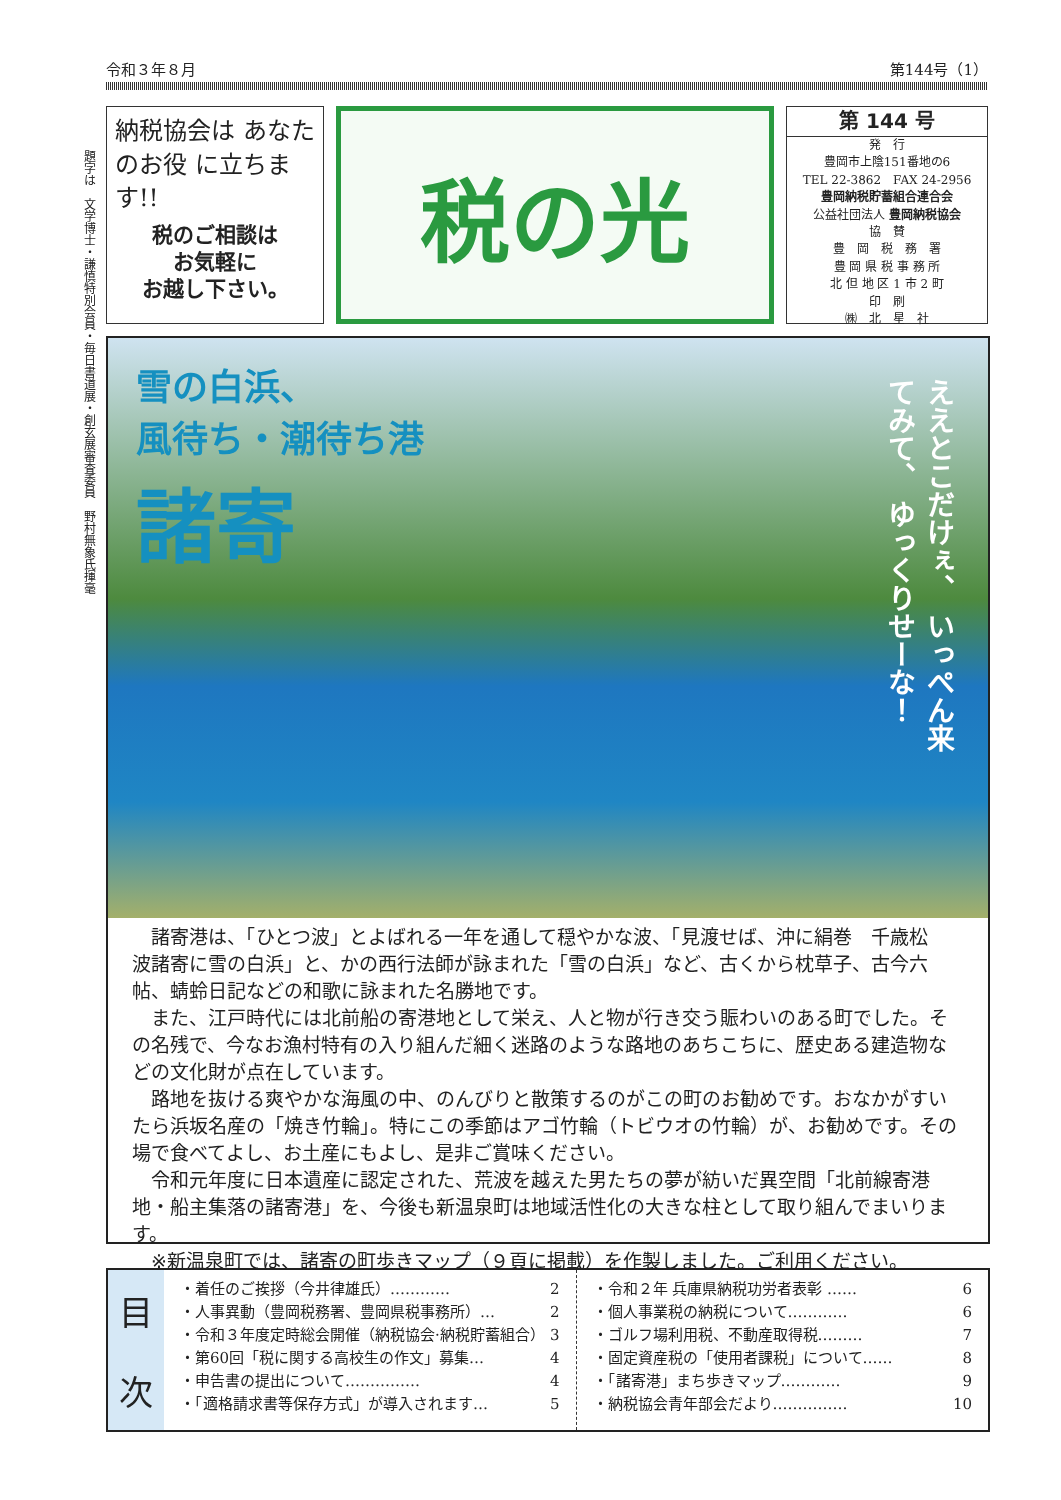令和３年８月 第144号（1）
題字は　文学博士・謙慎特別会員・毎日書道展・創玄展審査委員　野村無象氏揮毫
納税協会は あなたのお役 に立ちます!!
税のご相談は
お気軽に
お越し下さい。
税の光
第 144 号
発　行
豊岡市上陰151番地の6
TEL 22-3862　FAX 24-2956
豊岡納税貯蓄組合連合会
公益社団法人 豊岡納税協会
協　賛
豊　岡　税　務　署
豊 岡 県 税 事 務 所
北 但 地 区 1 市 2 町
印　刷
㈱　北　星　社
雪の白浜、
風待ち・潮待ち港
諸寄
ええとこだけぇ、 いっぺん来てみて、 ゆっくりせーな！
諸寄港は、「ひとつ波」とよばれる一年を通して穏やかな波、「見渡せば、沖に絹巻　千歳松　波諸寄に雪の白浜」と、かの西行法師が詠まれた「雪の白浜」など、古くから枕草子、古今六帖、蜻蛉日記などの和歌に詠まれた名勝地です。
また、江戸時代には北前船の寄港地として栄え、人と物が行き交う賑わいのある町でした。その名残で、今なお漁村特有の入り組んだ細く迷路のような路地のあちこちに、歴史ある建造物などの文化財が点在しています。
路地を抜ける爽やかな海風の中、のんびりと散策するのがこの町のお勧めです。おなかがすいたら浜坂名産の「焼き竹輪」。特にこの季節はアゴ竹輪（トビウオの竹輪）が、お勧めです。その場で食べてよし、お土産にもよし、是非ご賞味ください。
令和元年度に日本遺産に認定された、荒波を越えた男たちの夢が紡いだ異空間「北前線寄港地・船主集落の諸寄港」を、今後も新温泉町は地域活性化の大きな柱として取り組んでまいります。
※新温泉町では、諸寄の町歩きマップ（９頁に掲載）を作製しました。ご利用ください。
目
次
・着任のご挨拶（今井律雄氏）………… 2
・人事異動（豊岡税務署、豊岡県税事務所）… 2
・令和３年度定時総会開催（納税協会·納税貯蓄組合） 3
・第60回「税に関する高校生の作文」募集… 4
・申告書の提出について…………… 4
・「適格請求書等保存方式」が導入されます… 5
・令和２年 兵庫県納税功労者表彰 …… 6
・個人事業税の納税について………… 6
・ゴルフ場利用税、不動産取得税……… 7
・固定資産税の「使用者課税」について…… 8
・「諸寄港」まち歩きマップ………… 9
・納税協会青年部会だより…………… 10